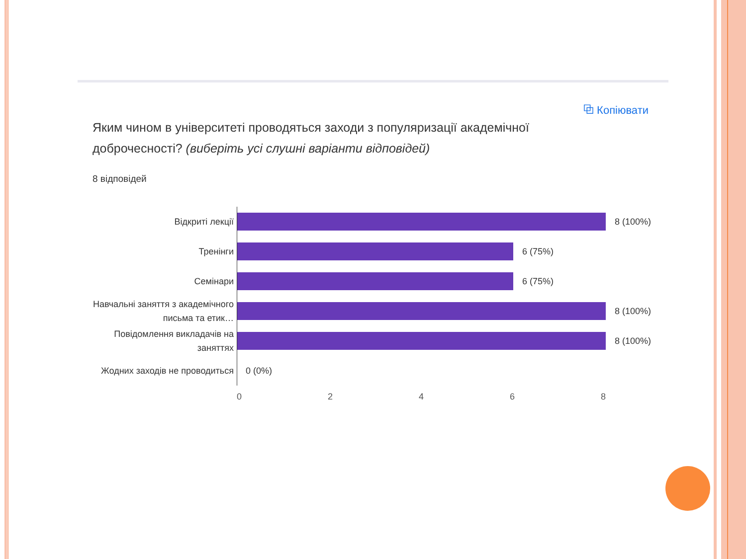⧉ Копіювати
Яким чином в університеті проводяться заходи з популяризації академічної доброчесності? (виберіть усі слушні варіанти відповідей)
8 відповідей
Відкриті лекції
8 (100%)
Тренінги
6 (75%)
Семінари
6 (75%)
Навчальні заняття з академічного письма та етик…
8 (100%)
Повідомлення викладачів на заняттях
8 (100%)
Жодних заходів не проводиться
0 (0%)
0 2 4 6 8